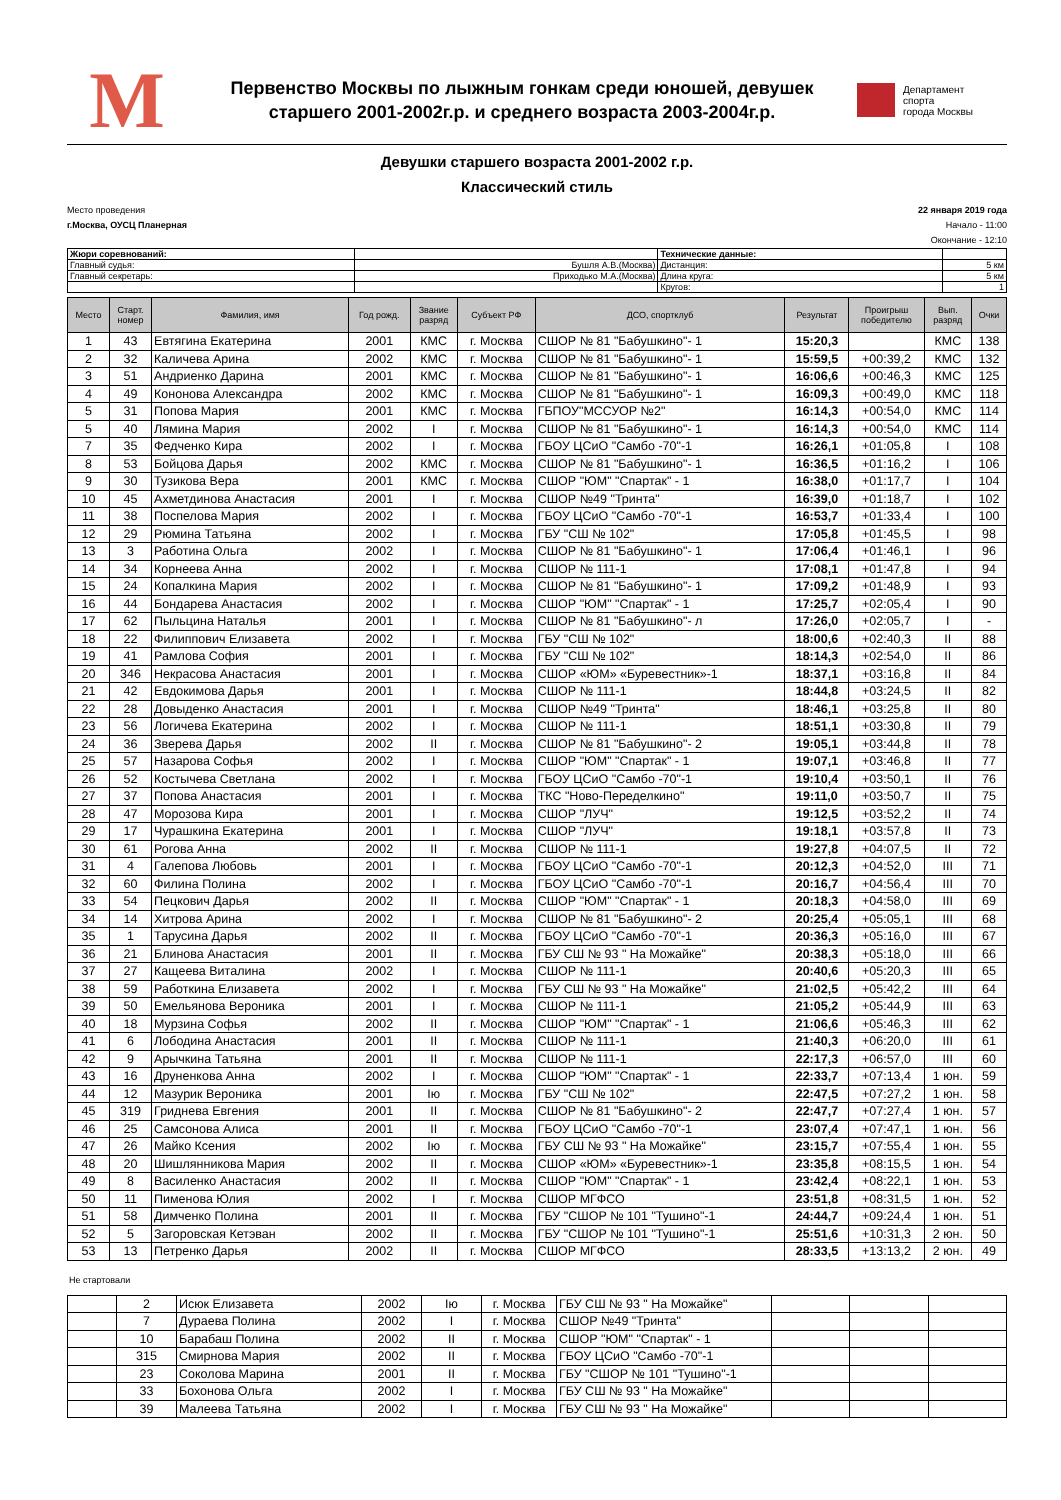M
Первенство Москвы по лыжным гонкам среди юношей, девушек
старшего 2001-2002г.р. и среднего возраста 2003-2004г.р.
Департамент
спорта
города Москвы
Девушки старшего возраста 2001-2002 г.р.
Классический стиль
Место проведения
г.Москва, ОУСЦ Планерная
22 января 2019 года
Начало - 11:00
Окончание - 12:10
| Жюри соревнований: | | Технические данные: | |
| Главный судья: | Бушля А.В.(Москва) | Дистанция: | 5 км |
| Главный секретарь: | Приходько М.А.(Москва) | Длина круга: | 5 км |
| | | Кругов: | 1 |
| Место | Старт. номер | Фамилия, имя | Год рожд. | Звание разряд | Субъект РФ | ДСО, спортклуб | Результат | Проигрыш победителю | Вып. разряд | Очки |
| --- | --- | --- | --- | --- | --- | --- | --- | --- | --- | --- |
| 1 | 43 | Евтягина Екатерина | 2001 | КМС | г. Москва | СШОР № 81 "Бабушкино"- 1 | 15:20,3 | | КМС | 138 |
| 2 | 32 | Каличева Арина | 2002 | КМС | г. Москва | СШОР № 81 "Бабушкино"- 1 | 15:59,5 | +00:39,2 | КМС | 132 |
| 3 | 51 | Андриенко Дарина | 2001 | КМС | г. Москва | СШОР № 81 "Бабушкино"- 1 | 16:06,6 | +00:46,3 | КМС | 125 |
| 4 | 49 | Кононова Александра | 2002 | КМС | г. Москва | СШОР № 81 "Бабушкино"- 1 | 16:09,3 | +00:49,0 | КМС | 118 |
| 5 | 31 | Попова Мария | 2001 | КМС | г. Москва | ГБПОУ"МССУОР №2" | 16:14,3 | +00:54,0 | КМС | 114 |
| 5 | 40 | Лямина Мария | 2002 | I | г. Москва | СШОР № 81 "Бабушкино"- 1 | 16:14,3 | +00:54,0 | КМС | 114 |
| 7 | 35 | Федченко Кира | 2002 | I | г. Москва | ГБОУ ЦСиО "Самбо -70"-1 | 16:26,1 | +01:05,8 | I | 108 |
| 8 | 53 | Бойцова Дарья | 2002 | КМС | г. Москва | СШОР № 81 "Бабушкино"- 1 | 16:36,5 | +01:16,2 | I | 106 |
| 9 | 30 | Тузикова Вера | 2001 | КМС | г. Москва | СШОР "ЮМ" "Спартак" - 1 | 16:38,0 | +01:17,7 | I | 104 |
| 10 | 45 | Ахметдинова Анастасия | 2001 | I | г. Москва | СШОР №49 "Тринта" | 16:39,0 | +01:18,7 | I | 102 |
| 11 | 38 | Поспелова Мария | 2002 | I | г. Москва | ГБОУ ЦСиО "Самбо -70"-1 | 16:53,7 | +01:33,4 | I | 100 |
| 12 | 29 | Рюмина Татьяна | 2002 | I | г. Москва | ГБУ "СШ № 102" | 17:05,8 | +01:45,5 | I | 98 |
| 13 | 3 | Работина Ольга | 2002 | I | г. Москва | СШОР № 81 "Бабушкино"- 1 | 17:06,4 | +01:46,1 | I | 96 |
| 14 | 34 | Корнеева Анна | 2002 | I | г. Москва | СШОР № 111-1 | 17:08,1 | +01:47,8 | I | 94 |
| 15 | 24 | Копалкина Мария | 2002 | I | г. Москва | СШОР № 81 "Бабушкино"- 1 | 17:09,2 | +01:48,9 | I | 93 |
| 16 | 44 | Бондарева Анастасия | 2002 | I | г. Москва | СШОР "ЮМ" "Спартак" - 1 | 17:25,7 | +02:05,4 | I | 90 |
| 17 | 62 | Пыльцина Наталья | 2001 | I | г. Москва | СШОР № 81 "Бабушкино"- л | 17:26,0 | +02:05,7 | I | - |
| 18 | 22 | Филиппович Елизавета | 2002 | I | г. Москва | ГБУ "СШ № 102" | 18:00,6 | +02:40,3 | II | 88 |
| 19 | 41 | Рамлова София | 2001 | I | г. Москва | ГБУ "СШ № 102" | 18:14,3 | +02:54,0 | II | 86 |
| 20 | 346 | Некрасова Анастасия | 2001 | I | г. Москва | СШОР «ЮМ» «Буревестник»-1 | 18:37,1 | +03:16,8 | II | 84 |
| 21 | 42 | Евдокимова Дарья | 2001 | I | г. Москва | СШОР № 111-1 | 18:44,8 | +03:24,5 | II | 82 |
| 22 | 28 | Довыденко Анастасия | 2001 | I | г. Москва | СШОР №49 "Тринта" | 18:46,1 | +03:25,8 | II | 80 |
| 23 | 56 | Логичева Екатерина | 2002 | I | г. Москва | СШОР № 111-1 | 18:51,1 | +03:30,8 | II | 79 |
| 24 | 36 | Зверева Дарья | 2002 | II | г. Москва | СШОР № 81 "Бабушкино"- 2 | 19:05,1 | +03:44,8 | II | 78 |
| 25 | 57 | Назарова Софья | 2002 | I | г. Москва | СШОР "ЮМ" "Спартак" - 1 | 19:07,1 | +03:46,8 | II | 77 |
| 26 | 52 | Костычева Светлана | 2002 | I | г. Москва | ГБОУ ЦСиО "Самбо -70"-1 | 19:10,4 | +03:50,1 | II | 76 |
| 27 | 37 | Попова Анастасия | 2001 | I | г. Москва | ТКС "Ново-Переделкино" | 19:11,0 | +03:50,7 | II | 75 |
| 28 | 47 | Морозова Кира | 2001 | I | г. Москва | СШОР "ЛУЧ" | 19:12,5 | +03:52,2 | II | 74 |
| 29 | 17 | Чурашкина Екатерина | 2001 | I | г. Москва | СШОР "ЛУЧ" | 19:18,1 | +03:57,8 | II | 73 |
| 30 | 61 | Рогова Анна | 2002 | II | г. Москва | СШОР № 111-1 | 19:27,8 | +04:07,5 | II | 72 |
| 31 | 4 | Галепова Любовь | 2001 | I | г. Москва | ГБОУ ЦСиО "Самбо -70"-1 | 20:12,3 | +04:52,0 | III | 71 |
| 32 | 60 | Филина Полина | 2002 | I | г. Москва | ГБОУ ЦСиО "Самбо -70"-1 | 20:16,7 | +04:56,4 | III | 70 |
| 33 | 54 | Пецкович Дарья | 2002 | II | г. Москва | СШОР "ЮМ" "Спартак" - 1 | 20:18,3 | +04:58,0 | III | 69 |
| 34 | 14 | Хитрова Арина | 2002 | I | г. Москва | СШОР № 81 "Бабушкино"- 2 | 20:25,4 | +05:05,1 | III | 68 |
| 35 | 1 | Тарусина Дарья | 2002 | II | г. Москва | ГБОУ ЦСиО "Самбо -70"-1 | 20:36,3 | +05:16,0 | III | 67 |
| 36 | 21 | Блинова Анастасия | 2001 | II | г. Москва | ГБУ СШ № 93 " На Можайке" | 20:38,3 | +05:18,0 | III | 66 |
| 37 | 27 | Кащеева Виталина | 2002 | I | г. Москва | СШОР № 111-1 | 20:40,6 | +05:20,3 | III | 65 |
| 38 | 59 | Работкина Елизавета | 2002 | I | г. Москва | ГБУ СШ № 93 " На Можайке" | 21:02,5 | +05:42,2 | III | 64 |
| 39 | 50 | Емельянова Вероника | 2001 | I | г. Москва | СШОР № 111-1 | 21:05,2 | +05:44,9 | III | 63 |
| 40 | 18 | Мурзина Софья | 2002 | II | г. Москва | СШОР "ЮМ" "Спартак" - 1 | 21:06,6 | +05:46,3 | III | 62 |
| 41 | 6 | Лободина Анастасия | 2001 | II | г. Москва | СШОР № 111-1 | 21:40,3 | +06:20,0 | III | 61 |
| 42 | 9 | Арычкина Татьяна | 2001 | II | г. Москва | СШОР № 111-1 | 22:17,3 | +06:57,0 | III | 60 |
| 43 | 16 | Друненкова Анна | 2002 | I | г. Москва | СШОР "ЮМ" "Спартак" - 1 | 22:33,7 | +07:13,4 | 1 юн. | 59 |
| 44 | 12 | Мазурик Вероника | 2001 | Iю | г. Москва | ГБУ "СШ № 102" | 22:47,5 | +07:27,2 | 1 юн. | 58 |
| 45 | 319 | Гриднева Евгения | 2001 | II | г. Москва | СШОР № 81 "Бабушкино"- 2 | 22:47,7 | +07:27,4 | 1 юн. | 57 |
| 46 | 25 | Самсонова Алиса | 2001 | II | г. Москва | ГБОУ ЦСиО "Самбо -70"-1 | 23:07,4 | +07:47,1 | 1 юн. | 56 |
| 47 | 26 | Майко Ксения | 2002 | Iю | г. Москва | ГБУ СШ № 93 " На Можайке" | 23:15,7 | +07:55,4 | 1 юн. | 55 |
| 48 | 20 | Шишлянникова Мария | 2002 | II | г. Москва | СШОР «ЮМ» «Буревестник»-1 | 23:35,8 | +08:15,5 | 1 юн. | 54 |
| 49 | 8 | Василенко Анастасия | 2002 | II | г. Москва | СШОР "ЮМ" "Спартак" - 1 | 23:42,4 | +08:22,1 | 1 юн. | 53 |
| 50 | 11 | Пименова Юлия | 2002 | I | г. Москва | СШОР МГФСО | 23:51,8 | +08:31,5 | 1 юн. | 52 |
| 51 | 58 | Димченко Полина | 2001 | II | г. Москва | ГБУ "СШОР № 101 "Тушино"-1 | 24:44,7 | +09:24,4 | 1 юн. | 51 |
| 52 | 5 | Загоровская Кетэван | 2002 | II | г. Москва | ГБУ "СШОР № 101 "Тушино"-1 | 25:51,6 | +10:31,3 | 2 юн. | 50 |
| 53 | 13 | Петренко Дарья | 2002 | II | г. Москва | СШОР МГФСО | 28:33,5 | +13:13,2 | 2 юн. | 49 |
Не стартовали
| | 2 | Исюк Елизавета | 2002 | Iю | г. Москва | ГБУ СШ № 93 " На Можайке" | | | |
| | 7 | Дураева Полина | 2002 | I | г. Москва | СШОР №49 "Тринта" | | | |
| | 10 | Барабаш Полина | 2002 | II | г. Москва | СШОР "ЮМ" "Спартак" - 1 | | | |
| | 315 | Смирнова Мария | 2002 | II | г. Москва | ГБОУ ЦСиО "Самбо -70"-1 | | | |
| | 23 | Соколова Марина | 2001 | II | г. Москва | ГБУ "СШОР № 101 "Тушино"-1 | | | |
| | 33 | Бохонова Ольга | 2002 | I | г. Москва | ГБУ СШ № 93 " На Можайке" | | | |
| | 39 | Малеева Татьяна | 2002 | I | г. Москва | ГБУ СШ № 93 " На Можайке" | | | |